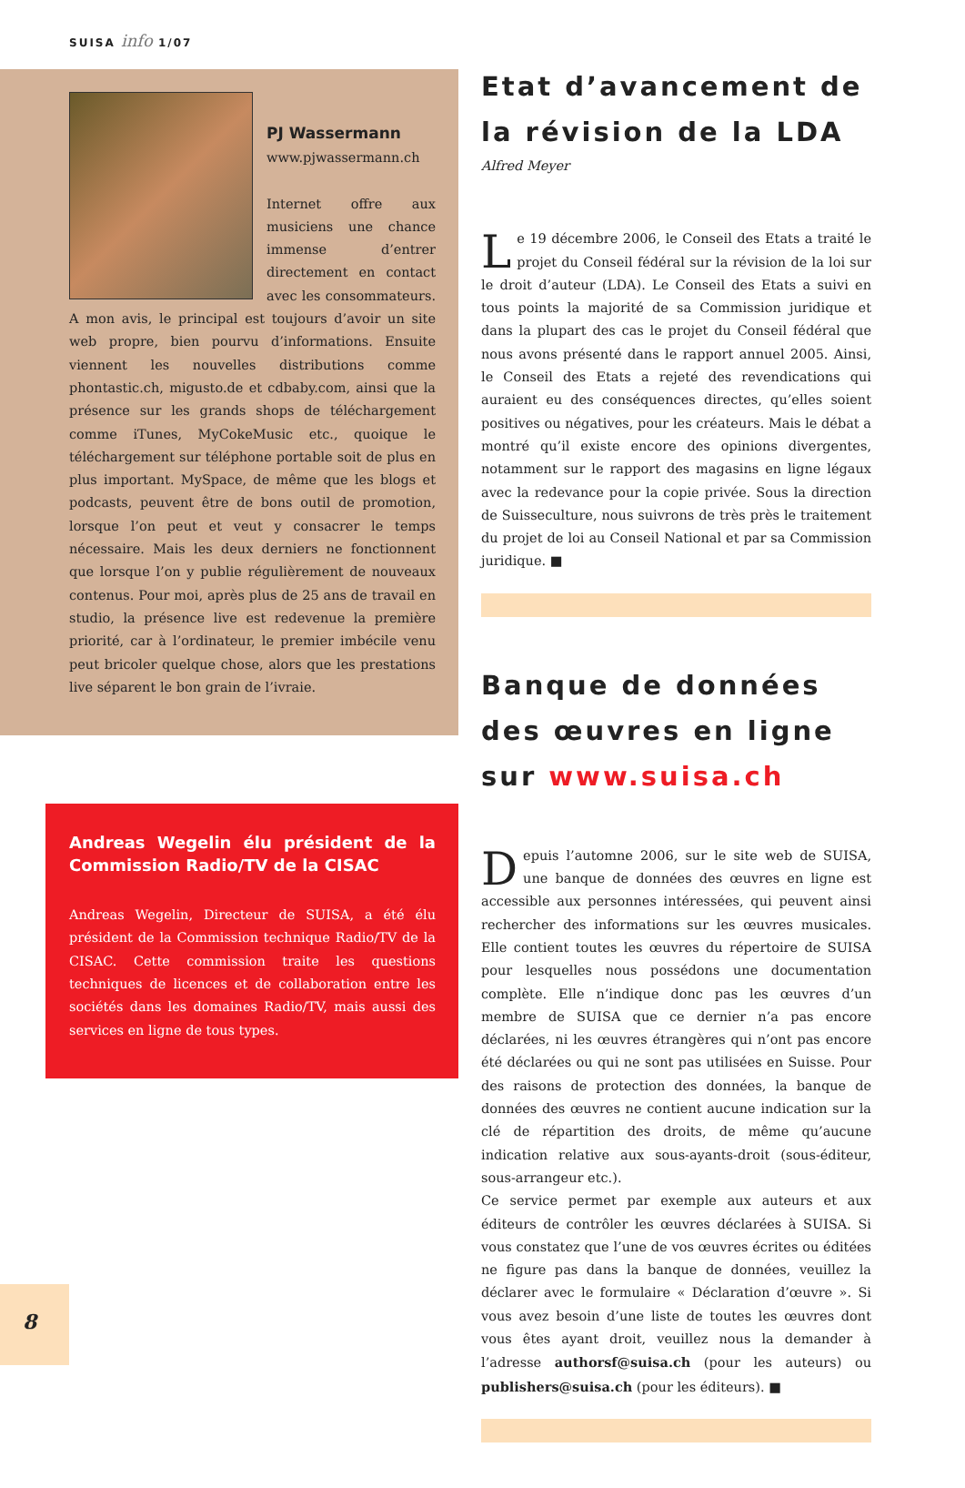SUISA info 1/07
PJ Wassermann
www.pjwassermann.ch
Internet offre aux musiciens une chance immense d’entrer directement en contact avec les consommateurs. A mon avis, le principal est toujours d’avoir un site web propre, bien pourvu d’informations. Ensuite viennent les nouvelles distributions comme phontastic.ch, migusto.de et cdbaby.com, ainsi que la présence sur les grands shops de téléchargement comme iTunes, MyCokeMusic etc., quoique le téléchargement sur téléphone portable soit de plus en plus important. MySpace, de même que les blogs et podcasts, peuvent être de bons outil de promotion, lorsque l’on peut et veut y consacrer le temps nécessaire. Mais les deux derniers ne fonctionnent que lorsque l’on y publie régulièrement de nouveaux contenus. Pour moi, après plus de 25 ans de travail en studio, la présence live est redevenue la première priorité, car à l’ordinateur, le premier imbécile venu peut bricoler quelque chose, alors que les prestations live séparent le bon grain de l’ivraie.
Andreas Wegelin élu président de la Commission Radio/TV de la CISAC
Andreas Wegelin, Directeur de SUISA, a été élu président de la Commission technique Radio/TV de la CISAC. Cette commission traite les questions techniques de licences et de collaboration entre les sociétés dans les domaines Radio/TV, mais aussi des services en ligne de tous types.
Etat d’avancement de la révision de la LDA
Alfred Meyer
Le 19 décembre 2006, le Conseil des Etats a traité le projet du Conseil fédéral sur la révision de la loi sur le droit d’auteur (LDA). Le Conseil des Etats a suivi en tous points la majorité de sa Commission juridique et dans la plupart des cas le projet du Conseil fédéral que nous avons présenté dans le rapport annuel 2005. Ainsi, le Conseil des Etats a rejeté des revendications qui auraient eu des conséquences directes, qu’elles soient positives ou négatives, pour les créateurs. Mais le débat a montré qu’il existe encore des opinions divergentes, notamment sur le rapport des magasins en ligne légaux avec la redevance pour la copie privée. Sous la direction de Suisseculture, nous suivrons de très près le traitement du projet de loi au Conseil National et par sa Commission juridique. ■
Banque de données des œuvres en ligne sur www.suisa.ch
Depuis l’automne 2006, sur le site web de SUISA, une banque de données des œuvres en ligne est accessible aux personnes intéressées, qui peuvent ainsi rechercher des informations sur les œuvres musicales. Elle contient toutes les œuvres du répertoire de SUISA pour lesquelles nous possédons une documentation complète. Elle n’indique donc pas les œuvres d’un membre de SUISA que ce dernier n’a pas encore déclarées, ni les œuvres étrangères qui n’ont pas encore été déclarées ou qui ne sont pas utilisées en Suisse. Pour des raisons de protection des données, la banque de données des œuvres ne contient aucune indication sur la clé de répartition des droits, de même qu’aucune indication relative aux sous-ayants-droit (sous-éditeur, sous-arrangeur etc.).
Ce service permet par exemple aux auteurs et aux éditeurs de contrôler les œuvres déclarées à SUISA. Si vous constatez que l’une de vos œuvres écrites ou éditées ne figure pas dans la banque de données, veuillez la déclarer avec le formulaire « Déclaration d’œuvre ». Si vous avez besoin d’une liste de toutes les œuvres dont vous êtes ayant droit, veuillez nous la demander à l’adresse authorsf@suisa.ch (pour les auteurs) ou publishers@suisa.ch (pour les éditeurs). ■
8